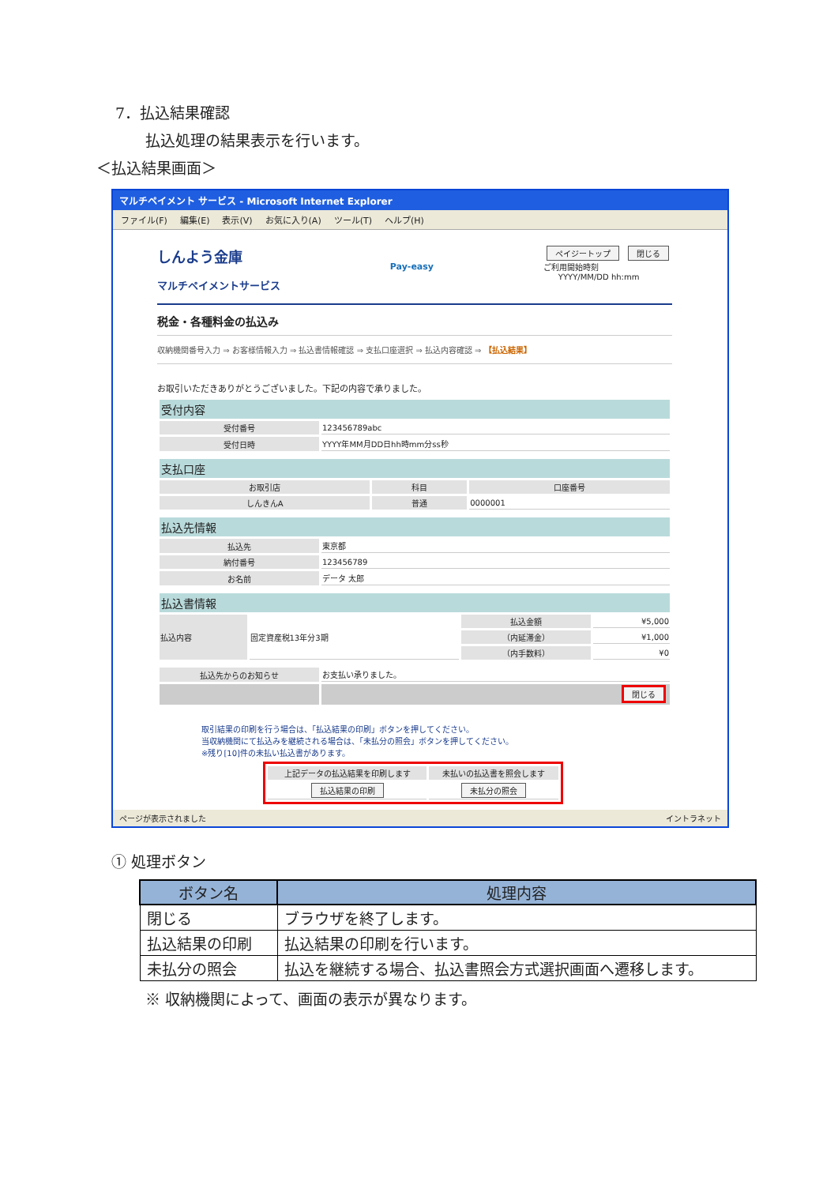7．払込結果確認
払込処理の結果表示を行います。
＜払込結果画面＞
マルチペイメント サービス - Microsoft Internet Explorer
ファイル(F) 編集(E) 表示(V) お気に入り(A) ツール(T) ヘルプ(H)
しんよう金庫
マルチペイメントサービス
Pay-easy
ペイジートップ 閉じる
ご利用開始時刻
YYYY/MM/DD hh:mm
税金・各種料金の払込み
収納機関番号入力 ⇒ お客様情報入力 ⇒ 払込書情報確認 ⇒ 支払口座選択 ⇒ 払込内容確認 ⇒ 【払込結果】
お取引いただきありがとうございました。下記の内容で承りました。
| 受付内容 | |
| --- | --- |
| 受付番号 | 123456789abc |
| 受付日時 | YYYY年MM月DD日hh時mm分ss秒 |
| 支払口座 | | |
| --- | --- | --- |
| お取引店 | 科目 | 口座番号 |
| しんきんA | 普通 | 0000001 |
| 払込先情報 | |
| --- | --- |
| 払込先 | 東京都 |
| 納付番号 | 123456789 |
| お名前 | データ 太郎 |
| 払込書情報 | | | |
| --- | --- | --- | --- |
| 払込内容 | 固定資産税13年分3期 | 払込金額 | ¥5,000 |
| | | （内延滞金） | ¥1,000 |
| | | （内手数料） | ¥0 |
| 払込先からのお知らせ | お支払い承りました。 |
| | 閉じる |
取引結果の印刷を行う場合は、「払込結果の印刷」ボタンを押してください。
当収納機関にて払込みを継続される場合は、「未払分の照会」ボタンを押してください。
※残り[10]件の未払い払込書があります。
| 上記データの払込結果を印刷します | 未払いの払込書を照会します |
| --- | --- |
| 払込結果の印刷 | 未払分の照会 |
ページが表示されました イントラネット
① 処理ボタン
| ボタン名 | 処理内容 |
| --- | --- |
| 閉じる | ブラウザを終了します。 |
| 払込結果の印刷 | 払込結果の印刷を行います。 |
| 未払分の照会 | 払込を継続する場合、払込書照会方式選択画面へ遷移します。 |
※ 収納機関によって、画面の表示が異なります。